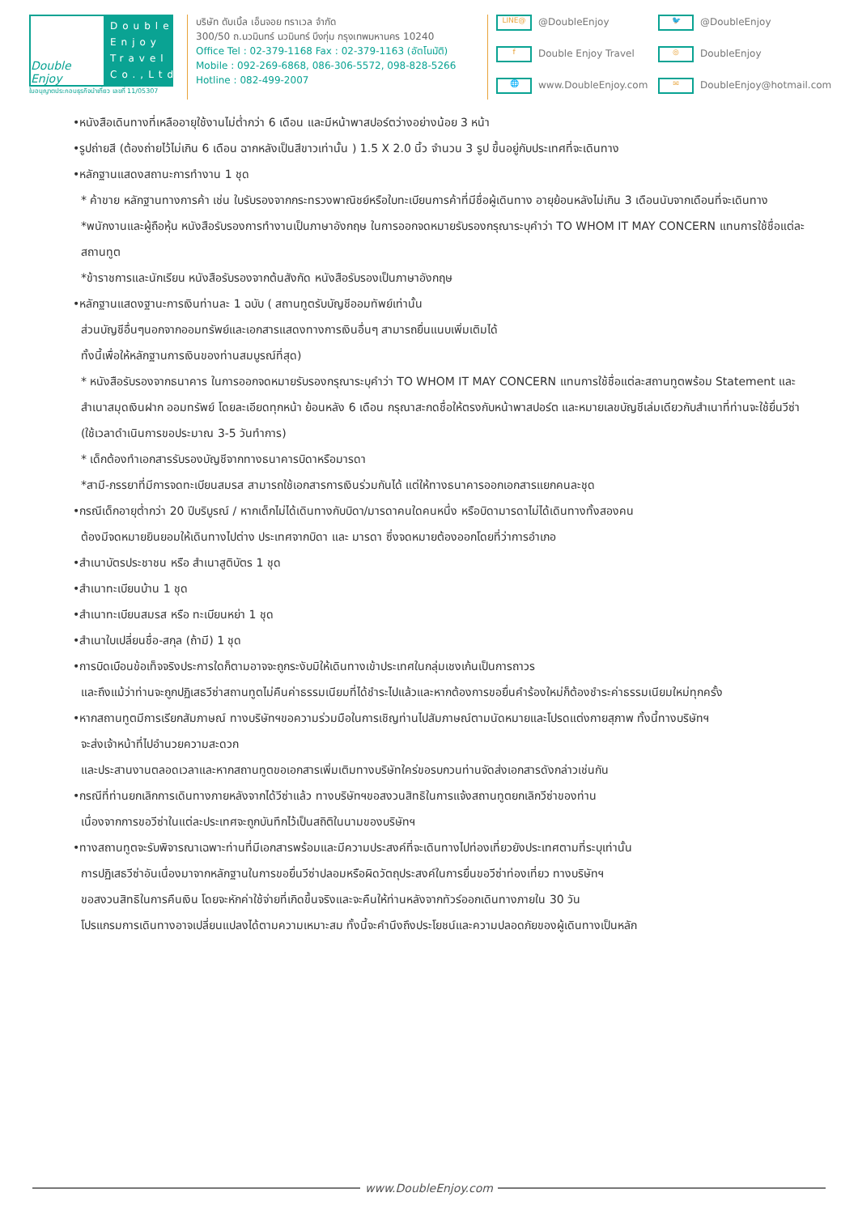Double Enjoy
Double Enjoy Travel Co.,Ltd.
ใบอนุญาตประกอบธุรกิจนำเที่ยว เลขที่ 11/05307
บริษัท ดับเบิ้ล เอ็นจอย ทราเวล จำกัด
300/50 ถ.นวมินทร์ นวมินทร์ บึงกุ่ม กรุงเทพมหานคร 10240
Office Tel : 02-379-1168 Fax : 02-379-1163 (อัตโนมัติ)
Mobile : 092-269-6868, 086-306-5572, 098-828-5266
Hotline : 082-499-2007
LINE@ @DoubleEnjoy
🐦 @DoubleEnjoy
f Double Enjoy Travel
◎ DoubleEnjoy
🌐 www.DoubleEnjoy.com
✉ DoubleEnjoy@hotmail.com
•หนังสือเดินทางที่เหลืออายุใช้งานไม่ต่ำกว่า 6 เดือน และมีหน้าพาสปอร์ตว่างอย่างน้อย 3 หน้า
•รูปถ่ายสี (ต้องถ่ายไว้ไม่เกิน 6 เดือน ฉากหลังเป็นสีขาวเท่านั้น ) 1.5 X 2.0 นิ้ว จำนวน 3 รูป ขึ้นอยู่กับประเทศที่จะเดินทาง
•หลักฐานแสดงสถานะการทำงาน 1 ชุด
* ค้าขาย หลักฐานทางการค้า เช่น ใบรับรองจากกระทรวงพาณิชย์หรือใบทะเบียนการค้าที่มีชื่อผู้เดินทาง อายุย้อนหลังไม่เกิน 3 เดือนนับจากเดือนที่จะเดินทาง *พนักงานและผู้ถือหุ้น หนังสือรับรองการทำงานเป็นภาษาอังกฤษ ในการออกจดหมายรับรองกรุณาระบุคำว่า TO WHOM IT MAY CONCERN แทนการใช้ชื่อแต่ละสถานทูต
*ข้าราชการและนักเรียน หนังสือรับรองจากต้นสังกัด หนังสือรับรองเป็นภาษาอังกฤษ
•หลักฐานแสดงฐานะการเงินท่านละ 1 ฉบับ ( สถานทูตรับบัญชีออมทัพย์เท่านั้น
ส่วนบัญชีอื่นๆนอกจากออมทรัพย์และเอกสารแสดงทางการเงินอื่นๆ สามารถยื่นแนบเพิ่มเติมได้
ทั้งนี้เพื่อให้หลักฐานการเงินของท่านสมบูรณ์ที่สุด)
* หนังสือรับรองจากธนาคาร ในการออกจดหมายรับรองกรุณาระบุคำว่า TO WHOM IT MAY CONCERN แทนการใช้ชื่อแต่ละสถานทูตพร้อม Statement และ สำเนาสมุดเงินฝาก ออมทรัพย์ โดยละเอียดทุกหน้า ย้อนหลัง 6 เดือน กรุณาสะกดชื่อให้ตรงกับหน้าพาสปอร์ต และหมายเลขบัญชีเล่มเดียวกับสำเนาที่ท่านจะใช้ยื่นวีซ่า (ใช้เวลาดำเนินการขอประมาณ 3-5 วันทำการ)
* เด็กต้องทำเอกสารรับรองบัญชีจากทางธนาคารบิดาหรือมารดา
*สามี-ภรรยาที่มีการจดทะเบียนสมรส สามารถใช้เอกสารการเงินร่วมกันได้ แต่ให้ทางธนาคารออกเอกสารแยกคนละชุด
•กรณีเด็กอายุต่ำกว่า 20 ปีบริบูรณ์ / หากเด็กไม่ได้เดินทางกับบิดา/มารดาคนใดคนหนึ่ง หรือบิดามารดาไม่ได้เดินทางทั้งสองคน
ต้องมีจดหมายยินยอมให้เดินทางไปต่าง ประเทศจากบิดา และ มารดา ซึ่งจดหมายต้องออกโดยที่ว่าการอำเภอ
•สำเนาบัตรประชาชน หรือ สำเนาสูติบัตร 1 ชุด
•สำเนาทะเบียนบ้าน 1 ชุด
•สำเนาทะเบียนสมรส หรือ ทะเบียนหย่า 1 ชุด
•สำเนาใบเปลี่ยนชื่อ-สกุล (ถ้ามี) 1 ชุด
•การบิดเบือนข้อเท็จจริงประการใดก็ตามอาจจะถูกระงับมิให้เดินทางเข้าประเทศในกลุ่มเชงเก้นเป็นการถาวร
และถึงแม้ว่าท่านจะถูกปฏิเสธวีซ่าสถานทูตไม่คืนค่าธรรมเนียมที่ได้ชำระไปแล้วและหากต้องการขอยื่นคำร้องใหม่ก็ต้องชำระค่าธรรมเนียมใหม่ทุกครั้ง
•หากสถานทูตมีการเรียกสัมภาษณ์ ทางบริษัทฯขอความร่วมมือในการเชิญท่านไปสัมภาษณ์ตามนัดหมายและโปรดแต่งกายสุภาพ ทั้งนี้ทางบริษัทฯ
จะส่งเจ้าหน้าที่ไปอำนวยความสะดวก
และประสานงานตลอดเวลาและหากสถานทูตขอเอกสารเพิ่มเติมทางบริษัทใคร่ขอรบกวนท่านจัดส่งเอกสารดังกล่าวเช่นกัน
•กรณีที่ท่านยกเลิกการเดินทางภายหลังจากได้วีซ่าแล้ว ทางบริษัทฯขอสงวนสิทธิในการแจ้งสถานทูตยกเลิกวีซ่าของท่าน
เนื่องจากการขอวีซ่าในแต่ละประเทศจะถูกบันทึกไว้เป็นสถิติในนามของบริษัทฯ
•ทางสถานทูตจะรับพิจารณาเฉพาะท่านที่มีเอกสารพร้อมและมีความประสงค์ที่จะเดินทางไปท่องเที่ยวยังประเทศตามที่ระบุเท่านั้น
การปฏิเสธวีซ่าอันเนื่องมาจากหลักฐานในการขอยื่นวีซ่าปลอมหรือผิดวัตถุประสงค์ในการยื่นขอวีซ่าท่องเที่ยว ทางบริษัทฯ
ขอสงวนสิทธิในการคืนเงิน โดยจะหักค่าใช้จ่ายที่เกิดขึ้นจริงและจะคืนให้ท่านหลังจากทัวร์ออกเดินทางภายใน 30 วัน
โปรแกรมการเดินทางอาจเปลี่ยนแปลงได้ตามความเหมาะสม ทั้งนี้จะคำนึงถึงประโยชน์และความปลอดภัยของผู้เดินทางเป็นหลัก
www.DoubleEnjoy.com